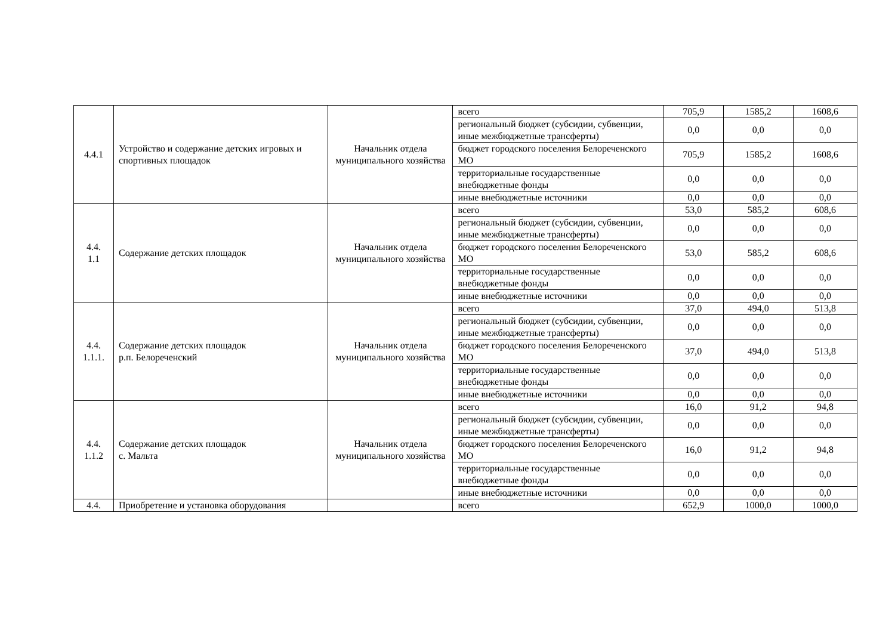| 4.4.1 | Устройство и содержание детских игровых и спортивных площадок | Начальник отдела муниципального хозяйства | всего | 705,9 | 1585,2 | 1608,6 |
| | | | региональный бюджет (субсидии, субвенции, иные межбюджетные трансферты) | 0,0 | 0,0 | 0,0 |
| | | | бюджет городского поселения Белореченского МО | 705,9 | 1585,2 | 1608,6 |
| | | | территориальные государственные внебюджетные фонды | 0,0 | 0,0 | 0,0 |
| | | | иные внебюджетные источники | 0,0 | 0,0 | 0,0 |
| 4.4. 1.1 | Содержание детских площадок | Начальник отдела муниципального хозяйства | всего | 53,0 | 585,2 | 608,6 |
| | | | региональный бюджет (субсидии, субвенции, иные межбюджетные трансферты) | 0,0 | 0,0 | 0,0 |
| | | | бюджет городского поселения Белореченского МО | 53,0 | 585,2 | 608,6 |
| | | | территориальные государственные внебюджетные фонды | 0,0 | 0,0 | 0,0 |
| | | | иные внебюджетные источники | 0,0 | 0,0 | 0,0 |
| 4.4. 1.1.1. | Содержание детских площадок р.п. Белореченский | Начальник отдела муниципального хозяйства | всего | 37,0 | 494,0 | 513,8 |
| | | | региональный бюджет (субсидии, субвенции, иные межбюджетные трансферты) | 0,0 | 0,0 | 0,0 |
| | | | бюджет городского поселения Белореченского МО | 37,0 | 494,0 | 513,8 |
| | | | территориальные государственные внебюджетные фонды | 0,0 | 0,0 | 0,0 |
| | | | иные внебюджетные источники | 0,0 | 0,0 | 0,0 |
| 4.4. 1.1.2 | Содержание детских площадок с. Мальта | Начальник отдела муниципального хозяйства | всего | 16,0 | 91,2 | 94,8 |
| | | | региональный бюджет (субсидии, субвенции, иные межбюджетные трансферты) | 0,0 | 0,0 | 0,0 |
| | | | бюджет городского поселения Белореченского МО | 16,0 | 91,2 | 94,8 |
| | | | территориальные государственные внебюджетные фонды | 0,0 | 0,0 | 0,0 |
| | | | иные внебюджетные источники | 0,0 | 0,0 | 0,0 |
| 4.4. | Приобретение и установка оборудования | | всего | 652,9 | 1000,0 | 1000,0 |